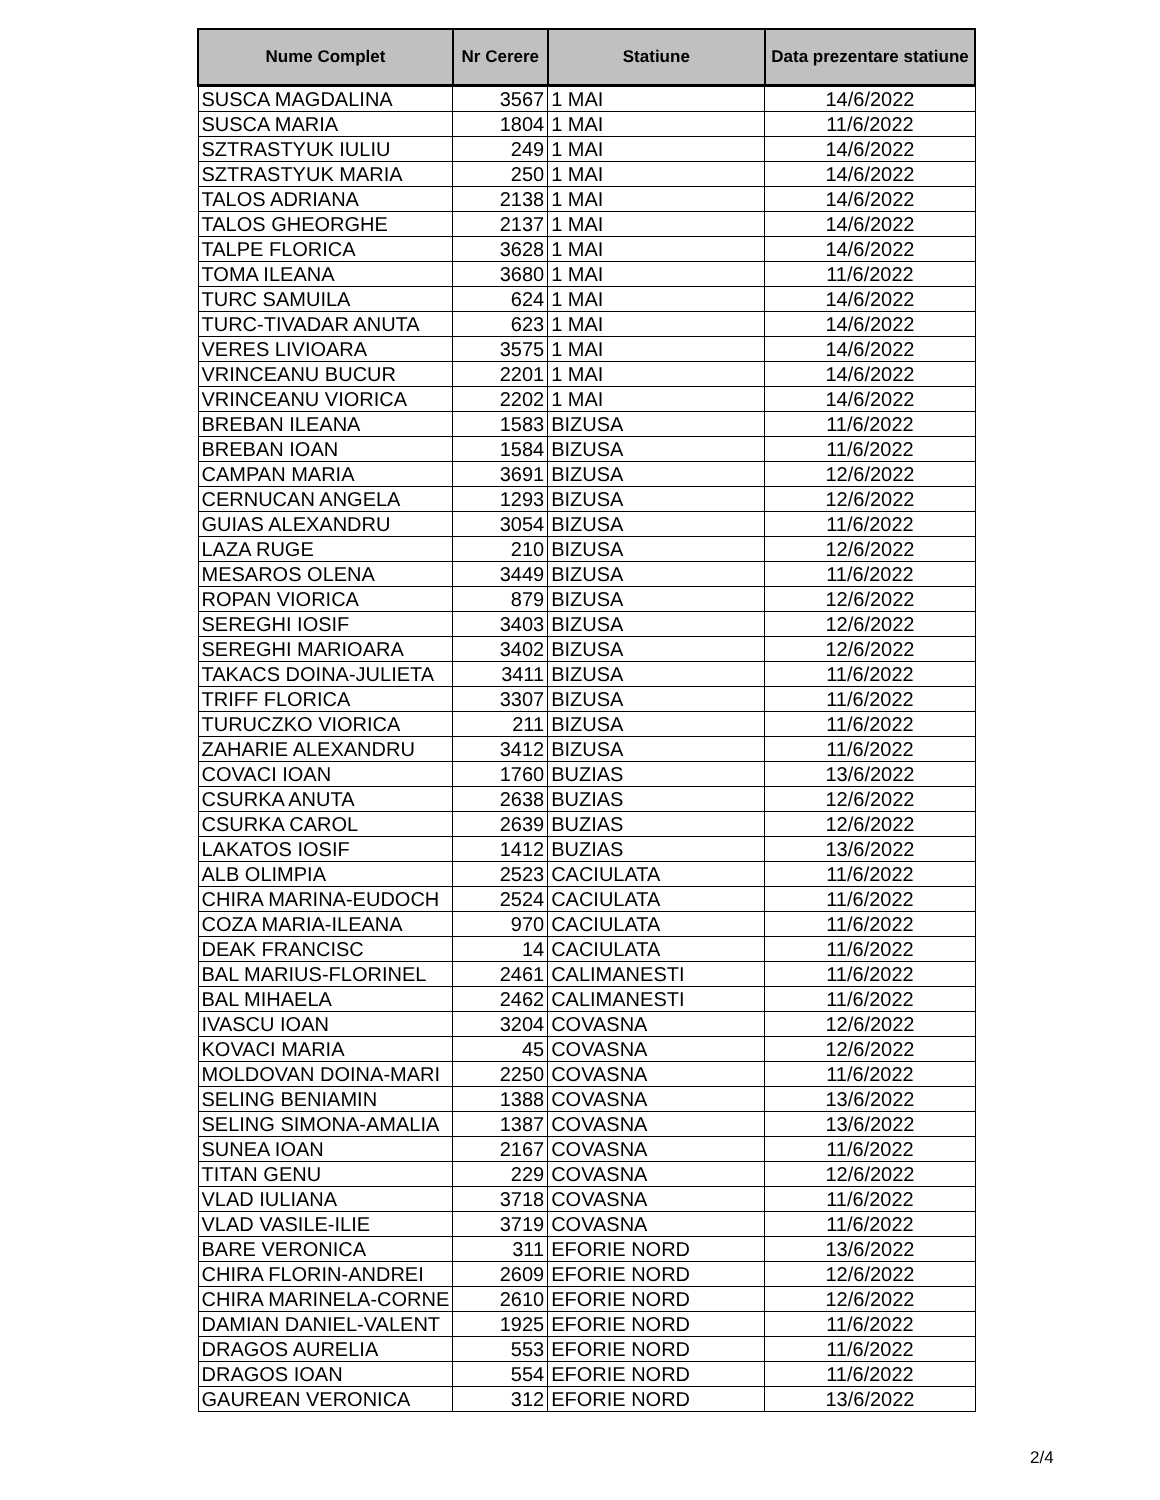| Nume Complet | Nr Cerere | Statiune | Data prezentare statiune |
| --- | --- | --- | --- |
| SUSCA MAGDALINA | 3567 | 1 MAI | 14/6/2022 |
| SUSCA MARIA | 1804 | 1 MAI | 11/6/2022 |
| SZTRASTYUK IULIU | 249 | 1 MAI | 14/6/2022 |
| SZTRASTYUK MARIA | 250 | 1 MAI | 14/6/2022 |
| TALOS ADRIANA | 2138 | 1 MAI | 14/6/2022 |
| TALOS GHEORGHE | 2137 | 1 MAI | 14/6/2022 |
| TALPE FLORICA | 3628 | 1 MAI | 14/6/2022 |
| TOMA ILEANA | 3680 | 1 MAI | 11/6/2022 |
| TURC SAMUILA | 624 | 1 MAI | 14/6/2022 |
| TURC-TIVADAR ANUTA | 623 | 1 MAI | 14/6/2022 |
| VERES LIVIOARA | 3575 | 1 MAI | 14/6/2022 |
| VRINCEANU BUCUR | 2201 | 1 MAI | 14/6/2022 |
| VRINCEANU VIORICA | 2202 | 1 MAI | 14/6/2022 |
| BREBAN ILEANA | 1583 | BIZUSA | 11/6/2022 |
| BREBAN IOAN | 1584 | BIZUSA | 11/6/2022 |
| CAMPAN MARIA | 3691 | BIZUSA | 12/6/2022 |
| CERNUCAN ANGELA | 1293 | BIZUSA | 12/6/2022 |
| GUIAS ALEXANDRU | 3054 | BIZUSA | 11/6/2022 |
| LAZA RUGE | 210 | BIZUSA | 12/6/2022 |
| MESAROS OLENA | 3449 | BIZUSA | 11/6/2022 |
| ROPAN VIORICA | 879 | BIZUSA | 12/6/2022 |
| SEREGHI IOSIF | 3403 | BIZUSA | 12/6/2022 |
| SEREGHI MARIOARA | 3402 | BIZUSA | 12/6/2022 |
| TAKACS DOINA-JULIETA | 3411 | BIZUSA | 11/6/2022 |
| TRIFF FLORICA | 3307 | BIZUSA | 11/6/2022 |
| TURUCZKO VIORICA | 211 | BIZUSA | 11/6/2022 |
| ZAHARIE ALEXANDRU | 3412 | BIZUSA | 11/6/2022 |
| COVACI IOAN | 1760 | BUZIAS | 13/6/2022 |
| CSURKA ANUTA | 2638 | BUZIAS | 12/6/2022 |
| CSURKA CAROL | 2639 | BUZIAS | 12/6/2022 |
| LAKATOS IOSIF | 1412 | BUZIAS | 13/6/2022 |
| ALB OLIMPIA | 2523 | CACIULATA | 11/6/2022 |
| CHIRA MARINA-EUDOCH | 2524 | CACIULATA | 11/6/2022 |
| COZA MARIA-ILEANA | 970 | CACIULATA | 11/6/2022 |
| DEAK FRANCISC | 14 | CACIULATA | 11/6/2022 |
| BAL MARIUS-FLORINEL | 2461 | CALIMANESTI | 11/6/2022 |
| BAL MIHAELA | 2462 | CALIMANESTI | 11/6/2022 |
| IVASCU IOAN | 3204 | COVASNA | 12/6/2022 |
| KOVACI MARIA | 45 | COVASNA | 12/6/2022 |
| MOLDOVAN DOINA-MARI | 2250 | COVASNA | 11/6/2022 |
| SELING BENIAMIN | 1388 | COVASNA | 13/6/2022 |
| SELING SIMONA-AMALIA | 1387 | COVASNA | 13/6/2022 |
| SUNEA IOAN | 2167 | COVASNA | 11/6/2022 |
| TITAN GENU | 229 | COVASNA | 12/6/2022 |
| VLAD IULIANA | 3718 | COVASNA | 11/6/2022 |
| VLAD VASILE-ILIE | 3719 | COVASNA | 11/6/2022 |
| BARE VERONICA | 311 | EFORIE NORD | 13/6/2022 |
| CHIRA FLORIN-ANDREI | 2609 | EFORIE NORD | 12/6/2022 |
| CHIRA MARINELA-CORNE | 2610 | EFORIE NORD | 12/6/2022 |
| DAMIAN DANIEL-VALENT | 1925 | EFORIE NORD | 11/6/2022 |
| DRAGOS AURELIA | 553 | EFORIE NORD | 11/6/2022 |
| DRAGOS IOAN | 554 | EFORIE NORD | 11/6/2022 |
| GAUREAN VERONICA | 312 | EFORIE NORD | 13/6/2022 |
2/4